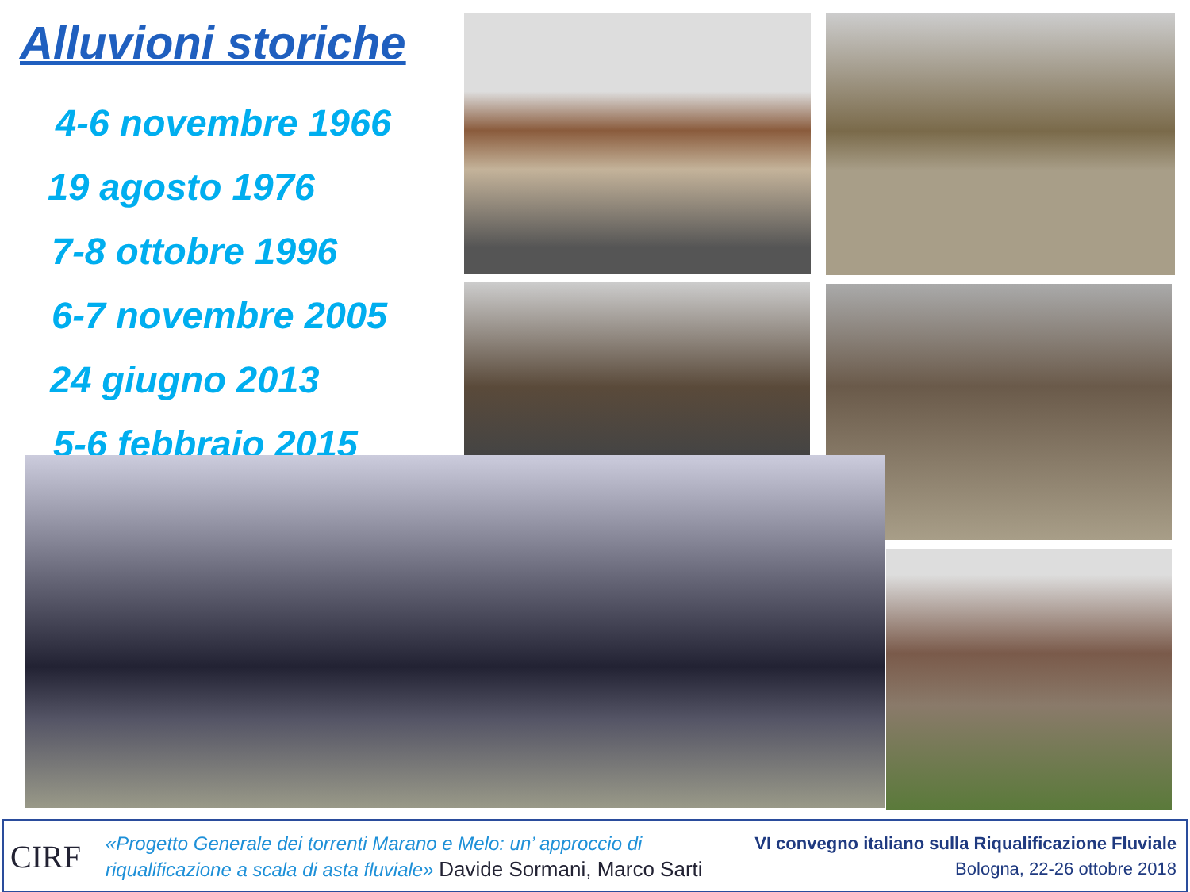Alluvioni storiche
4-6 novembre 1966
19 agosto 1976
7-8 ottobre 1996
6-7 novembre 2005
24 giugno 2013
5-6 febbraio 2015
CIRF
«Progetto Generale dei torrenti Marano e Melo: un’ approccio di
riqualificazione a scala di asta fluviale» Davide Sormani, Marco Sarti
VI convegno italiano sulla Riqualificazione Fluviale
Bologna, 22-26 ottobre 2018